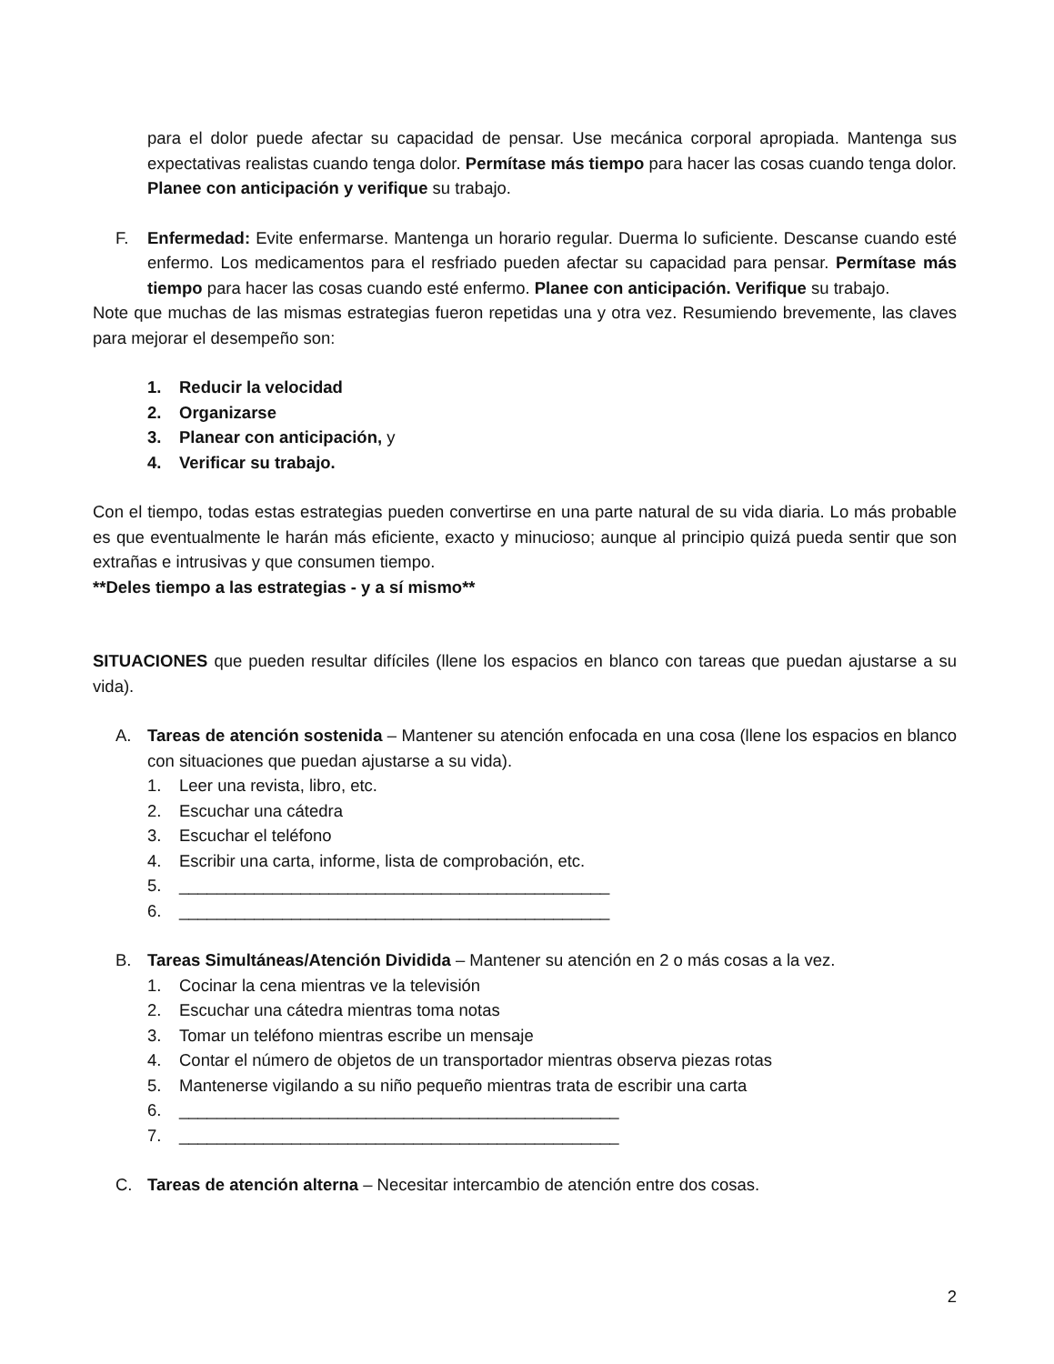para el dolor puede afectar su capacidad de pensar. Use mecánica corporal apropiada. Mantenga sus expectativas realistas cuando tenga dolor. Permítase más tiempo para hacer las cosas cuando tenga dolor. Planee con anticipación y verifique su trabajo.
F. Enfermedad: Evite enfermarse. Mantenga un horario regular. Duerma lo suficiente. Descanse cuando esté enfermo. Los medicamentos para el resfriado pueden afectar su capacidad para pensar. Permítase más tiempo para hacer las cosas cuando esté enfermo. Planee con anticipación. Verifique su trabajo.
Note que muchas de las mismas estrategias fueron repetidas una y otra vez. Resumiendo brevemente, las claves para mejorar el desempeño son:
1. Reducir la velocidad
2. Organizarse
3. Planear con anticipación, y
4. Verificar su trabajo.
Con el tiempo, todas estas estrategias pueden convertirse en una parte natural de su vida diaria. Lo más probable es que eventualmente le harán más eficiente, exacto y minucioso; aunque al principio quizá pueda sentir que son extrañas e intrusivas y que consumen tiempo.
**Deles tiempo a las estrategias - y a sí mismo**
SITUACIONES que pueden resultar difíciles (llene los espacios en blanco con tareas que puedan ajustarse a su vida).
A. Tareas de atención sostenida – Mantener su atención enfocada en una cosa (llene los espacios en blanco con situaciones que puedan ajustarse a su vida).
1. Leer una revista, libro, etc.
2. Escuchar una cátedra
3. Escuchar el teléfono
4. Escribir una carta, informe, lista de comprobación, etc.
5. ______________________________________________
6. ______________________________________________
B. Tareas Simultáneas/Atención Dividida – Mantener su atención en 2 o más cosas a la vez.
1. Cocinar la cena mientras ve la televisión
2. Escuchar una cátedra mientras toma notas
3. Tomar un teléfono mientras escribe un mensaje
4. Contar el número de objetos de un transportador mientras observa piezas rotas
5. Mantenerse vigilando a su niño pequeño mientras trata de escribir una carta
6. _______________________________________________
7. _______________________________________________
C. Tareas de atención alterna – Necesitar intercambio de atención entre dos cosas.
2